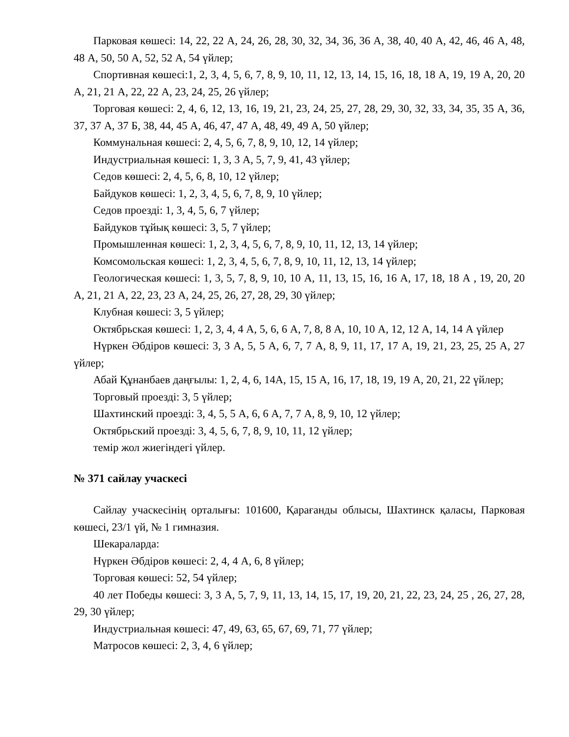Парковая көшесі: 14, 22, 22 А, 24, 26, 28, 30, 32, 34, 36, 36 А, 38, 40, 40 А, 42, 46, 46 А, 48, 48 А, 50, 50 А, 52, 52 А, 54 үйлер;
Спортивная көшесі:1, 2, 3, 4, 5, 6, 7, 8, 9, 10, 11, 12, 13, 14, 15, 16, 18, 18 А, 19, 19 А, 20, 20 А, 21, 21 А, 22, 22 А, 23, 24, 25, 26 үйлер;
Торговая көшесі: 2, 4, 6, 12, 13, 16, 19, 21, 23, 24, 25, 27, 28, 29, 30, 32, 33, 34, 35, 35 А, 36, 37, 37 А, 37 Б, 38, 44, 45 А, 46, 47, 47 А, 48, 49, 49 А, 50 үйлер;
Коммунальная көшесі: 2, 4, 5, 6, 7, 8, 9, 10, 12, 14 үйлер;
Индустриальная көшесі: 1, 3, 3 А, 5, 7, 9, 41, 43 үйлер;
Седов көшесі: 2, 4, 5, 6, 8, 10, 12 үйлер;
Байдуков көшесі: 1, 2, 3, 4, 5, 6, 7, 8, 9, 10 үйлер;
Седов проезді: 1, 3, 4, 5, 6, 7 үйлер;
Байдуков тұйық көшесі: 3, 5, 7 үйлер;
Промышленная көшесі: 1, 2, 3, 4, 5, 6, 7, 8, 9, 10, 11, 12, 13, 14 үйлер;
Комсомольская көшесі: 1, 2, 3, 4, 5, 6, 7, 8, 9, 10, 11, 12, 13, 14 үйлер;
Геологическая көшесі: 1, 3, 5, 7, 8, 9, 10, 10 А, 11, 13, 15, 16, 16 А, 17, 18, 18 А , 19, 20, 20 А, 21, 21 А, 22, 23, 23 А, 24, 25, 26, 27, 28, 29, 30 үйлер;
Клубная көшесі: 3, 5 үйлер;
Октябрьская көшесі: 1, 2, 3, 4, 4 А, 5, 6, 6 А, 7, 8, 8 А, 10, 10 А, 12, 12 А, 14, 14 А үйлер
Нүркен Әбдіров көшесі: 3, 3 А, 5, 5 А, 6, 7, 7 А, 8, 9, 11, 17, 17 А, 19, 21, 23, 25, 25 А, 27 үйлер;
Абай Құнанбаев даңғылы: 1, 2, 4, 6, 14А, 15, 15 А, 16, 17, 18, 19, 19 А, 20, 21, 22 үйлер;
Торговый проезді: 3, 5 үйлер;
Шахтинский проезді: 3, 4, 5, 5 А, 6, 6 А, 7, 7 А, 8, 9, 10, 12 үйлер;
Октябрьский проезді: 3, 4, 5, 6, 7, 8, 9, 10, 11, 12 үйлер;
темір жол жиегіндегі үйлер.
№ 371 сайлау учаскесі
Сайлау учаскесінің орталығы: 101600, Қарағанды облысы, Шахтинск қаласы, Парковая көшесі, 23/1 үй, № 1 гимназия.
Шекараларда:
Нүркен Әбдіров көшесі: 2, 4, 4 А, 6, 8 үйлер;
Торговая көшесі: 52, 54 үйлер;
40 лет Победы көшесі: 3, 3 А, 5, 7, 9, 11, 13, 14, 15, 17, 19, 20, 21, 22, 23, 24, 25 , 26, 27, 28, 29, 30 үйлер;
Индустриальная көшесі: 47, 49, 63, 65, 67, 69, 71, 77 үйлер;
Матросов көшесі: 2, 3, 4, 6 үйлер;